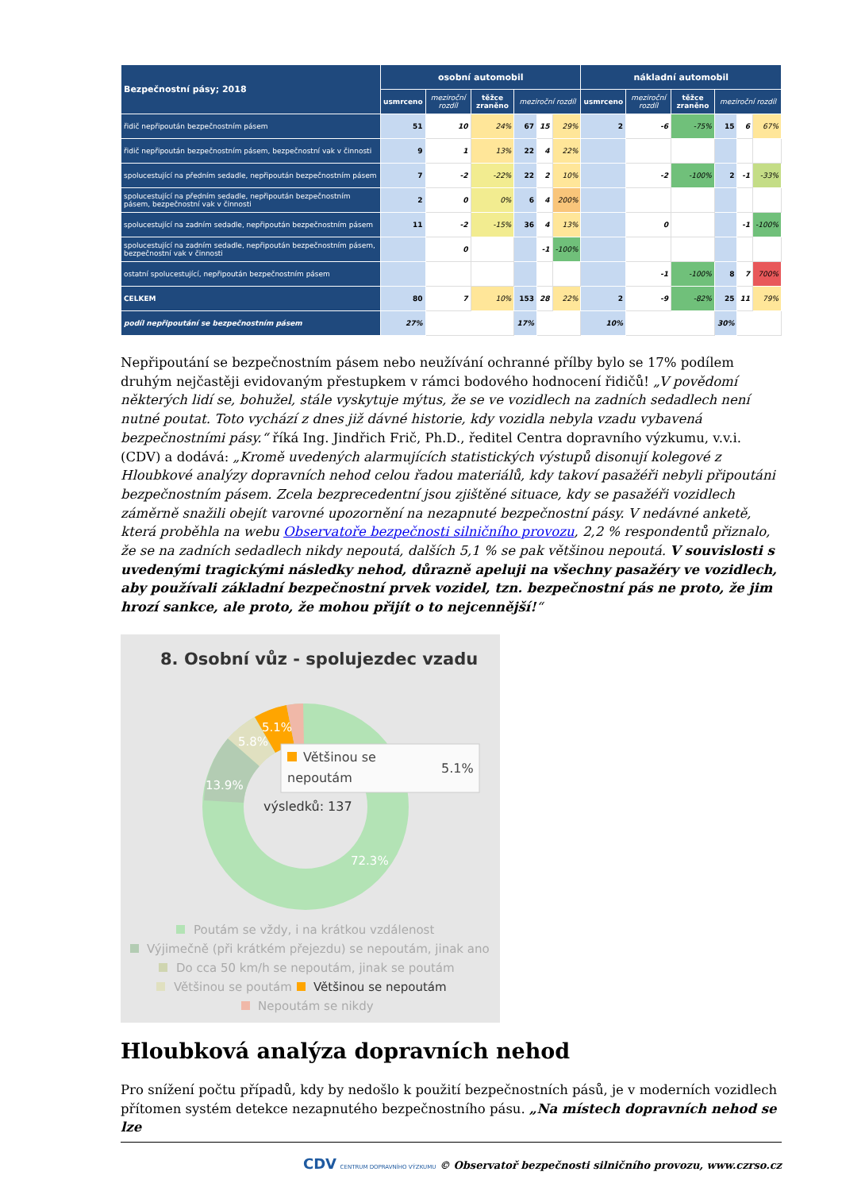| Bezpečnostní pásy; 2018 | osobní automobil | | | | | | nákladní automobil | | | | | |
| --- | --- | --- | --- | --- | --- | --- | --- | --- | --- | --- | --- | --- |
| | usmrceno | meziroční rozdíl | těžce zraněno | meziroční rozdíl | | | usmrceno | meziroční rozdíl | těžce zraněno | meziroční rozdíl | | |
| řidič nepřipoután bezpečnostním pásem | 51 | 10 | 24% | 67 | 15 | 29% | 2 | -6 | -75% | 15 | 6 | 67% |
| řidič nepřipoután bezpečnostním pásem, bezpečnostní vak v činnosti | 9 | 1 | 13% | 22 | 4 | 22% | | | | | | |
| spolucestující na předním sedadle, nepřipoután bezpečnostním pásem | 7 | -2 | -22% | 22 | 2 | 10% | | -2 | -100% | 2 | -1 | -33% |
| spolucestující na předním sedadle, nepřipoután bezpečnostním pásem, bezpečnostní vak v činnosti | 2 | 0 | 0% | 6 | 4 | 200% | | | | | | |
| spolucestující na zadním sedadle, nepřipoután bezpečnostním pásem | 11 | -2 | -15% | 36 | 4 | 13% | | 0 | | | -1 | -100% |
| spolucestující na zadním sedadle, nepřipoután bezpečnostním pásem, bezpečnostní vak v činnosti | | 0 | | | -1 | -100% | | | | | | |
| ostatní spolucestující, nepřipoután bezpečnostním pásem | | | | | | | | -1 | -100% | 8 | 7 | 700% |
| CELKEM | 80 | 7 | 10% | 153 | 28 | 22% | 2 | -9 | -82% | 25 | 11 | 79% |
| podíl nepřipoutání se bezpečnostním pásem | 27% | | | 17% | | | 10% | | | 30% | | |
Nepřipoutání se bezpečnostním pásem nebo neužívání ochranné přílby bylo se 17% podílem druhým nejčastěji evidovaným přestupkem v rámci bodového hodnocení řidičů! „V povědomí některých lidí se, bohužel, stále vyskytuje mýtus, že se ve vozidlech na zadních sedadlech není nutné poutat. Toto vychází z dnes již dávné historie, kdy vozidla nebyla vzadu vybavená bezpečnostními pásy.“ říká Ing. Jindřich Frič, Ph.D., ředitel Centra dopravního výzkumu, v.v.i. (CDV) a dodává: „Kromě uvedených alarmujících statistických výstupů disonují kolegové z Hloubkové analýzy dopravních nehod celou řadou materiálů, kdy takoví pasažéři nebyli připoutáni bezpečnostním pásem. Zcela bezprecedentní jsou zjištěné situace, kdy se pasažéři vozidlech záměrně snažili obejít varovné upozornění na nezapnuté bezpečnostní pásy. V nedávné anketě, která proběhla na webu Observatoře bezpečnosti silničního provozu, 2,2 % respondentů přiznalo, že se na zadních sedadlech nikdy nepoutá, dalších 5,1 % se pak většinou nepoutá. V souvislosti s uvedenými tragickými následky nehod, důrazně apeluji na všechny pasažéry ve vozidlech, aby používali základní bezpečnostní prvek vozidel, tzn. bezpečnostní pás ne proto, že jim hrozí sankce, ale proto, že mohou přijít o to nejcennější!“
8. Osobní vůz - spolujezdec vzadu
13.9%
5.8%
5.1%
72.3%
výsledků: 137
Většinou se
nepoutám
5.1%
Poutám se vždy, i na krátkou vzdálenost
Výjimečně (při krátkém přejezdu) se nepoutám, jinak ano
Do cca 50 km/h se nepoutám, jinak se poutám
Většinou se poutám
Většinou se nepoutám
Nepoutám se nikdy
Hloubková analýza dopravních nehod
Pro snížení počtu případů, kdy by nedošlo k použití bezpečnostních pásů, je v moderních vozidlech přítomen systém detekce nezapnutého bezpečnostního pásu. „Na místech dopravních nehod se lze
CDV CENTRUM DOPRAVNÍHO VÝZKUMU © Observatoř bezpečnosti silničního provozu, www.czrso.cz